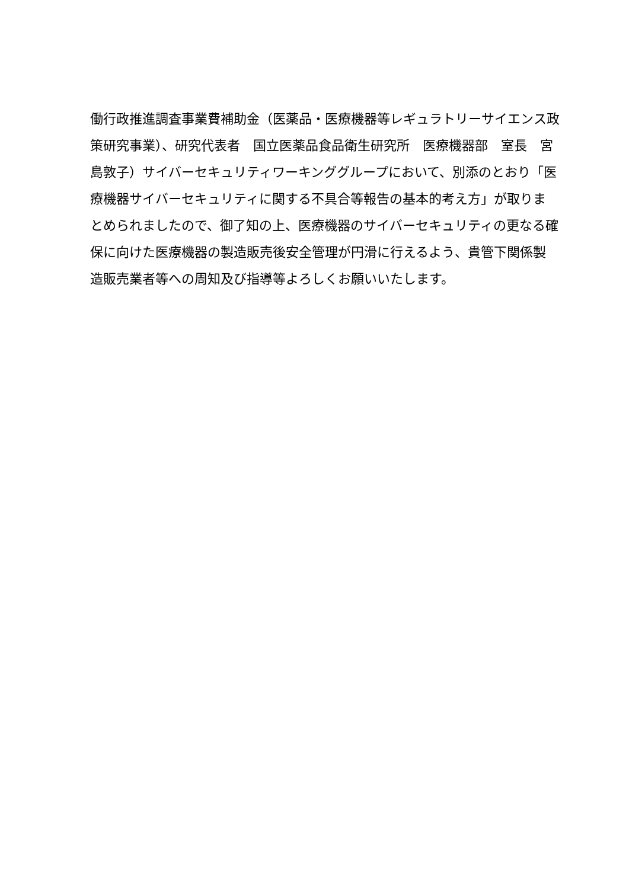働行政推進調査事業費補助金（医薬品・医療機器等レギュラトリーサイエンス政
策研究事業）、研究代表者　国立医薬品食品衛生研究所　医療機器部　室長　宮
島敦子）サイバーセキュリティワーキンググループにおいて、別添のとおり「医
療機器サイバーセキュリティに関する不具合等報告の基本的考え方」が取りま
とめられましたので、御了知の上、医療機器のサイバーセキュリティの更なる確
保に向けた医療機器の製造販売後安全管理が円滑に行えるよう、貴管下関係製
造販売業者等への周知及び指導等よろしくお願いいたします。